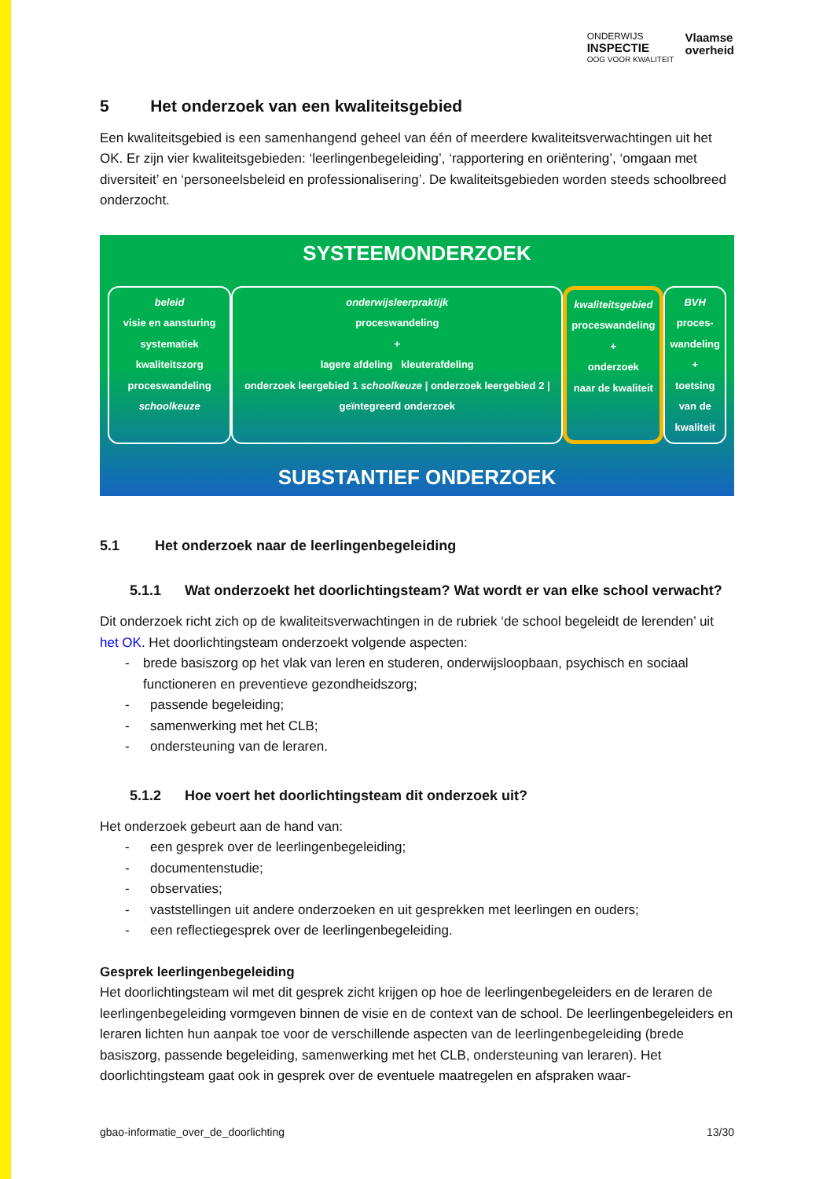ONDERWIJS
INSPECTIE
OOG VOOR KWALITEIT
Vlaamse
overheid
5 Het onderzoek van een kwaliteitsgebied
Een kwaliteitsgebied is een samenhangend geheel van één of meerdere kwaliteitsverwachtingen uit het OK. Er zijn vier kwaliteitsgebieden: ‘leerlingenbegeleiding’, ‘rapportering en oriëntering’, ‘omgaan met diversiteit’ en ‘personeelsbeleid en professionalisering’. De kwaliteitsgebieden worden steeds schoolbreed onderzocht.
SYSTEEMONDERZOEK
beleid
visie en aansturing
systematiek kwaliteitszorg
proceswandeling schoolkeuze
onderwijsleerpraktijk
proceswandeling
+
lagere afdeling kleuterafdeling
onderzoek leergebied 1 schoolkeuze | onderzoek leergebied 2 | geïntegreerd onderzoek
kwaliteitsgebied
proceswandeling
+
onderzoek
naar de kwaliteit
BVH
proces-
wandeling
+
toetsing
van de
kwaliteit
SUBSTANTIEF ONDERZOEK
5.1 Het onderzoek naar de leerlingenbegeleiding
5.1.1 Wat onderzoekt het doorlichtingsteam? Wat wordt er van elke school verwacht?
Dit onderzoek richt zich op de kwaliteitsverwachtingen in de rubriek ‘de school begeleidt de lerenden’ uit het OK. Het doorlichtingsteam onderzoekt volgende aspecten:
- brede basiszorg op het vlak van leren en studeren, onderwijsloopbaan, psychisch en sociaal functioneren en preventieve gezondheidszorg;
- passende begeleiding;
- samenwerking met het CLB;
- ondersteuning van de leraren.
5.1.2 Hoe voert het doorlichtingsteam dit onderzoek uit?
Het onderzoek gebeurt aan de hand van:
- een gesprek over de leerlingenbegeleiding;
- documentenstudie;
- observaties;
- vaststellingen uit andere onderzoeken en uit gesprekken met leerlingen en ouders;
- een reflectiegesprek over de leerlingenbegeleiding.
Gesprek leerlingenbegeleiding
Het doorlichtingsteam wil met dit gesprek zicht krijgen op hoe de leerlingenbegeleiders en de leraren de leerlingenbegeleiding vormgeven binnen de visie en de context van de school. De leerlingenbegeleiders en leraren lichten hun aanpak toe voor de verschillende aspecten van de leerlingenbegeleiding (brede basiszorg, passende begeleiding, samenwerking met het CLB, ondersteuning van leraren). Het doorlichtingsteam gaat ook in gesprek over de eventuele maatregelen en afspraken waar-
gbao-informatie_over_de_doorlichting 13/30